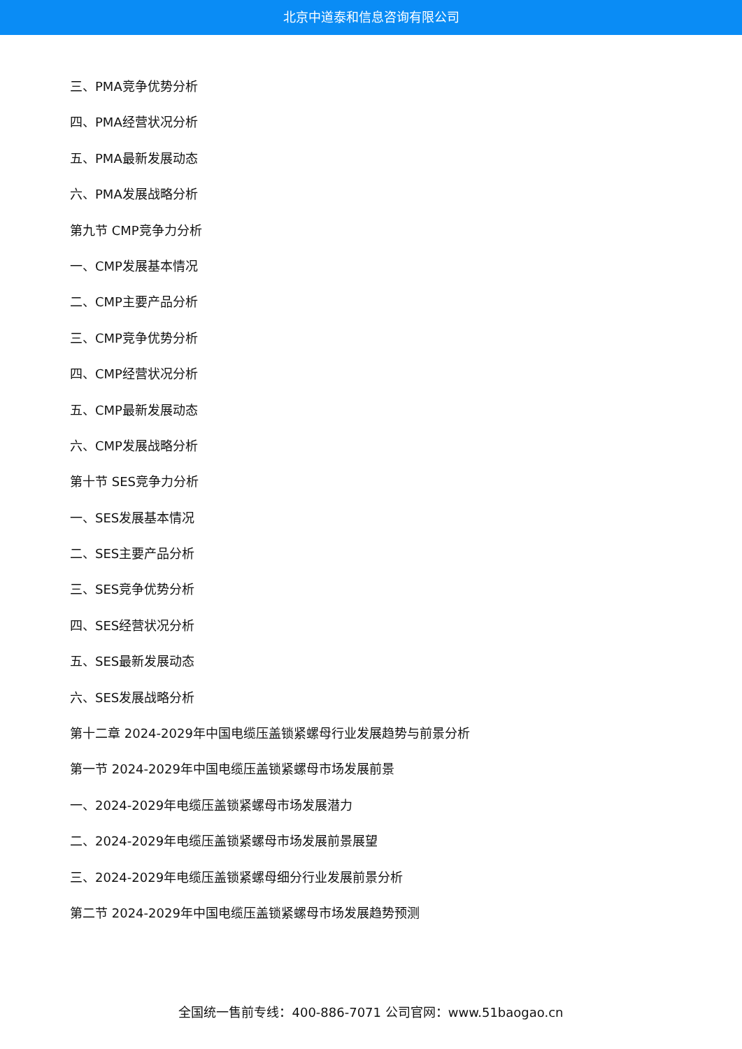北京中道泰和信息咨询有限公司
三、PMA竞争优势分析
四、PMA经营状况分析
五、PMA最新发展动态
六、PMA发展战略分析
第九节 CMP竞争力分析
一、CMP发展基本情况
二、CMP主要产品分析
三、CMP竞争优势分析
四、CMP经营状况分析
五、CMP最新发展动态
六、CMP发展战略分析
第十节 SES竞争力分析
一、SES发展基本情况
二、SES主要产品分析
三、SES竞争优势分析
四、SES经营状况分析
五、SES最新发展动态
六、SES发展战略分析
第十二章 2024-2029年中国电缆压盖锁紧螺母行业发展趋势与前景分析
第一节 2024-2029年中国电缆压盖锁紧螺母市场发展前景
一、2024-2029年电缆压盖锁紧螺母市场发展潜力
二、2024-2029年电缆压盖锁紧螺母市场发展前景展望
三、2024-2029年电缆压盖锁紧螺母细分行业发展前景分析
第二节 2024-2029年中国电缆压盖锁紧螺母市场发展趋势预测
全国统一售前专线：400-886-7071 公司官网：www.51baogao.cn